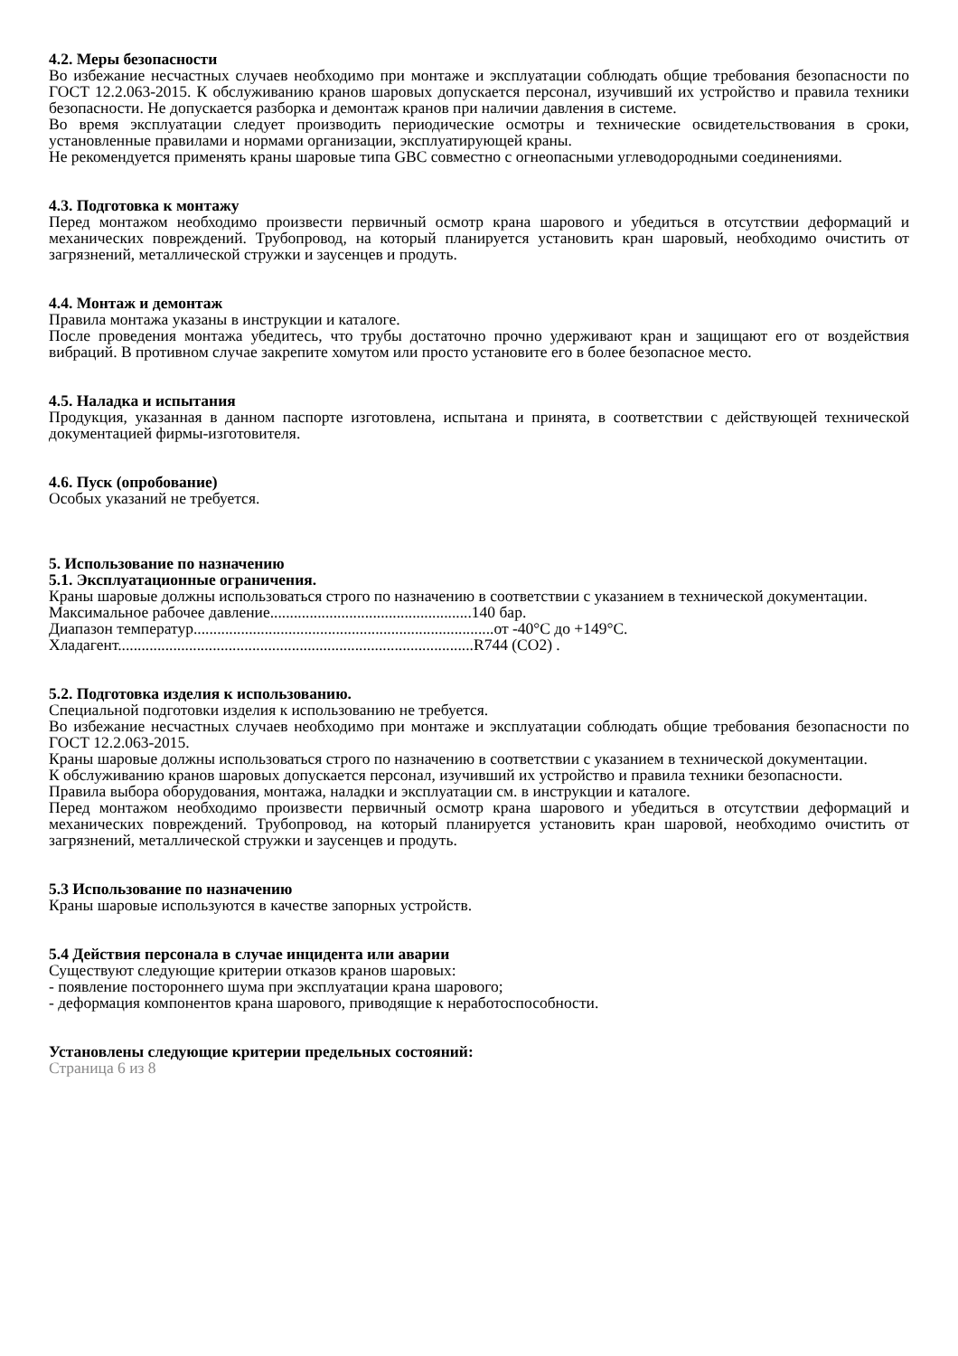4.2. Меры безопасности
Во избежание несчастных случаев необходимо при монтаже и эксплуатации соблюдать общие требования безопасности по ГОСТ 12.2.063-2015. К обслуживанию кранов шаровых допускается персонал, изучивший их устройство и правила техники безопасности. Не допускается разборка и демонтаж кранов при наличии давления в системе.
Во время эксплуатации следует производить периодические осмотры и технические освидетельствования в сроки, установленные правилами и нормами организации, эксплуатирующей краны.
Не рекомендуется применять краны шаровые типа GBC совместно с огнеопасными углеводородными соединениями.
4.3. Подготовка к монтажу
Перед монтажом необходимо произвести первичный осмотр крана шарового и убедиться в отсутствии деформаций и механических повреждений. Трубопровод, на который планируется установить кран шаровый, необходимо очистить от загрязнений, металлической стружки и заусенцев и продуть.
4.4. Монтаж и демонтаж
Правила монтажа указаны в инструкции и каталоге.
После проведения монтажа убедитесь, что трубы достаточно прочно удерживают кран и защищают его от воздействия вибраций. В противном случае закрепите хомутом или просто установите его в более безопасное место.
4.5. Наладка и испытания
Продукция, указанная в данном паспорте изготовлена, испытана и принята, в соответствии с действующей технической документацией фирмы-изготовителя.
4.6. Пуск (опробование)
Особых указаний не требуется.
5. Использование по назначению
5.1. Эксплуатационные ограничения.
Краны шаровые должны использоваться строго по назначению в соответствии с указанием в технической документации.
Максимальное рабочее давление...................................................140 бар.
Диапазон температур............................................................................от -40°С до +149°С.
Хладагент..........................................................................................R744 (CO2) .
5.2. Подготовка изделия к использованию.
Специальной подготовки изделия к использованию не требуется.
Во избежание несчастных случаев необходимо при монтаже и эксплуатации соблюдать общие требования безопасности по ГОСТ 12.2.063-2015.
Краны шаровые должны использоваться строго по назначению в соответствии с указанием в технической документации.
К обслуживанию кранов шаровых допускается персонал, изучивший их устройство и правила техники безопасности.
Правила выбора оборудования, монтажа, наладки и эксплуатации см. в инструкции и каталоге.
Перед монтажом необходимо произвести первичный осмотр крана шарового и убедиться в отсутствии деформаций и механических повреждений. Трубопровод, на который планируется установить кран шаровой, необходимо очистить от загрязнений, металлической стружки и заусенцев и продуть.
5.3 Использование по назначению
Краны шаровые используются в качестве запорных устройств.
5.4 Действия персонала в случае инцидента или аварии
Существуют следующие критерии отказов кранов шаровых:
- появление постороннего шума при эксплуатации крана шарового;
- деформация компонентов крана шарового, приводящие к неработоспособности.
Установлены следующие критерии предельных состояний:
Страница 6 из 8